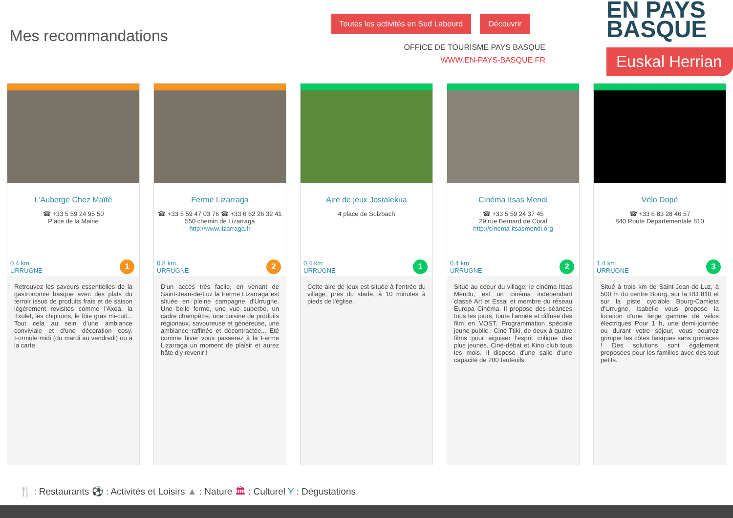Mes recommandations
Toutes les activités en Sud Labourd Découvrir
OFFICE DE TOURISME PAYS BASQUE
WWW.EN-PAYS-BASQUE.FR
EN PAYS
BASQUE
Euskal Herrian
L'Auberge Chez Maïté
☎ +33 5 59 24 95 50
Place de la Mairie
0.4 km
URRUGNE
1
Retrouvez les saveurs essentielles de la gastronomie basque avec des plats du terroir issus de produits frais et de saison légèrement revisités comme l'Axoa, la Txulet, les chipirons, le foie gras mi-cuit... Tout cela au sein d'une ambiance conviviale et d'une décoration cosy. Formule midi (du mardi au vendredi) ou à la carte.
Ferme Lizarraga
☎ +33 5 59 47 03 76 ☎ +33 6 62 26 32 41
550 chemin de Lizarraga
http://www.lizarraga.fr
0.8 km
URRUGNE
2
D'un accès très facile, en venant de Saint-Jean-de-Luz la Ferme Lizarraga est située en pleine campagne d'Urrugne. Une belle ferme, une vue superbe, un cadre champêtre, une cuisine de produits régionaux, savoureuse et généreuse, une ambiance raffinée et décontractée... Eté comme hiver vous passerez à la Ferme Lizarraga un moment de plaisir et aurez hâte d'y revenir !
Aire de jeux Jostalekua
4 place de Sulzbach
0.4 km
URRUGNE
1
Cette aire de jeux est située à l'entrée du village, près du stade, à 10 minutes à pieds de l'église.
Cinéma Itsas Mendi
☎ +33 5 59 24 37 45
29 rue Bernard de Coral
http://cinema-itsasmendi.org
0.4 km
URRUGNE
2
Situé au coeur du village, le cinéma Itsas Mendu, est un cinéma indépendant classé Art et Essai et membre du réseau Europa Cinéma. Il propose des séances tous les jours, toute l'année et diffuse des film en VOST. Programmation spéciale jeune public : Ciné Ttiki, de deux à quatre films pour aiguiser l'esprit critique des plus jeunes. Ciné-débat et Kino club tous les mois. Il dispose d'une salle d'une capacité de 200 fauteuils.
Vélo Dopé
☎ +33 6 83 28 46 57
840 Route Departementale 810
1.4 km
URRUGNE
3
Situé à trois km de Saint-Jean-de-Luz, à 500 m du centre Bourg, sur la RD 810 et sur la piste cyclable Bourg-Camieta d'Urrugne, Isabelle vous propose la location d'une large gamme de vélos électriques Pour 1 h, une demi-journée ou durant votre séjour, vous pourrez grimper les côtes basques sans grimaces ! Des solutions sont également proposées pour les familles avec des tout petits.
🍴 : Restaurants ⚽ : Activités et Loisirs ▲ : Nature 🏛 : Culturel Y : Dégustations